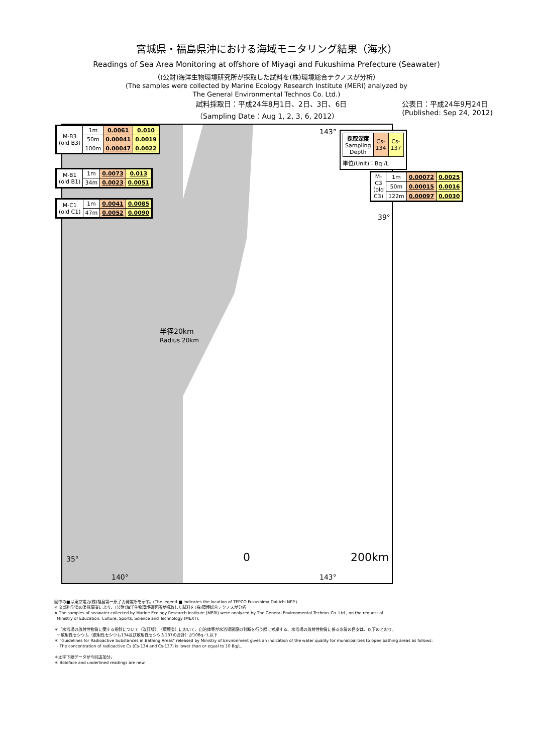宮城県・福島県沖における海域モニタリング結果（海水）
Readings of Sea Area Monitoring at offshore of Miyagi and Fukushima Prefecture (Seawater)
（(公財)海洋生物環境研究所が採取した試料を(株)環境総合テクノスが分析）
(The samples were collected by Marine Ecology Research Institute (MERI) analyzed by
The General Environmental Technos Co. Ltd.)
試料採取日：平成24年8月1日、2日、3日、6日
（Sampling Date：Aug 1, 2, 3, 6, 2012）
公表日：平成24年9月24日
(Published: Sep 24, 2012)
| M-B3 (old B3) | 1m | 0.0061 | 0.010 |
| | 50m | 0.00041 | 0.0019 |
| | 100m | 0.00047 | 0.0022 |
| M-B1 (old B1) | 1m | 0.0073 | 0.013 |
| | 34m | 0.0023 | 0.0051 |
| M-C1 (old C1) | 1m | 0.0041 | 0.0085 |
| | 47m | 0.0052 | 0.0090 |
| 採取深度 Sampling Depth | Cs-134 | Cs-137 |
単位(Unit)：Bq /L
| M-C3 (old C3) | 1m | 0.00072 | 0.0025 |
| | 50m | 0.00015 | 0.0016 |
| | 122m | 0.00097 | 0.0030 |
143°
39°
半径20km
Radius 20km
35° 0 200km
140° 143°
図中の■は東京電力(株)福島第一原子力発電所を示す。(The legend ■ indicates the location of TEPCO Fukushima Dai-ichi NPP.)
※ 文部科学省の委託事業により、(公財)海洋生物環境研究所が採取した試料を(株)環境総合テクノスが分析
※ The samples of seawater collected by Marine Ecology Research Institute (MERI) were analyzed by The General Environmental Technos Co. Ltd., on the request of
Ministry of Education, Culture, Sports, Science and Technology (MEXT).
＊「水浴場の放射性物質に関する指針について（改訂版）」（環境省）において、自治体等が水浴場開設の判断を行う際に考慮する、水浴場の放射性物質に係る水質の目安は、以下のとおり。
－放射性セシウム（放射性セシウム134及び放射性セシウム137の合計）が10Bq／L以下
＊ "Guidelines for Radioactive Substances in Bathing Areas" released by Ministry of Environment gives an indication of the water quality for municipalities to open bathing areas as follows:
- The concentration of radioactive Cs (Cs-134 and Cs-137) is lower than or equal to 10 Bq/L.
＊太字下線データが今回追加分。
＊ Boldface and underlined readings are new.